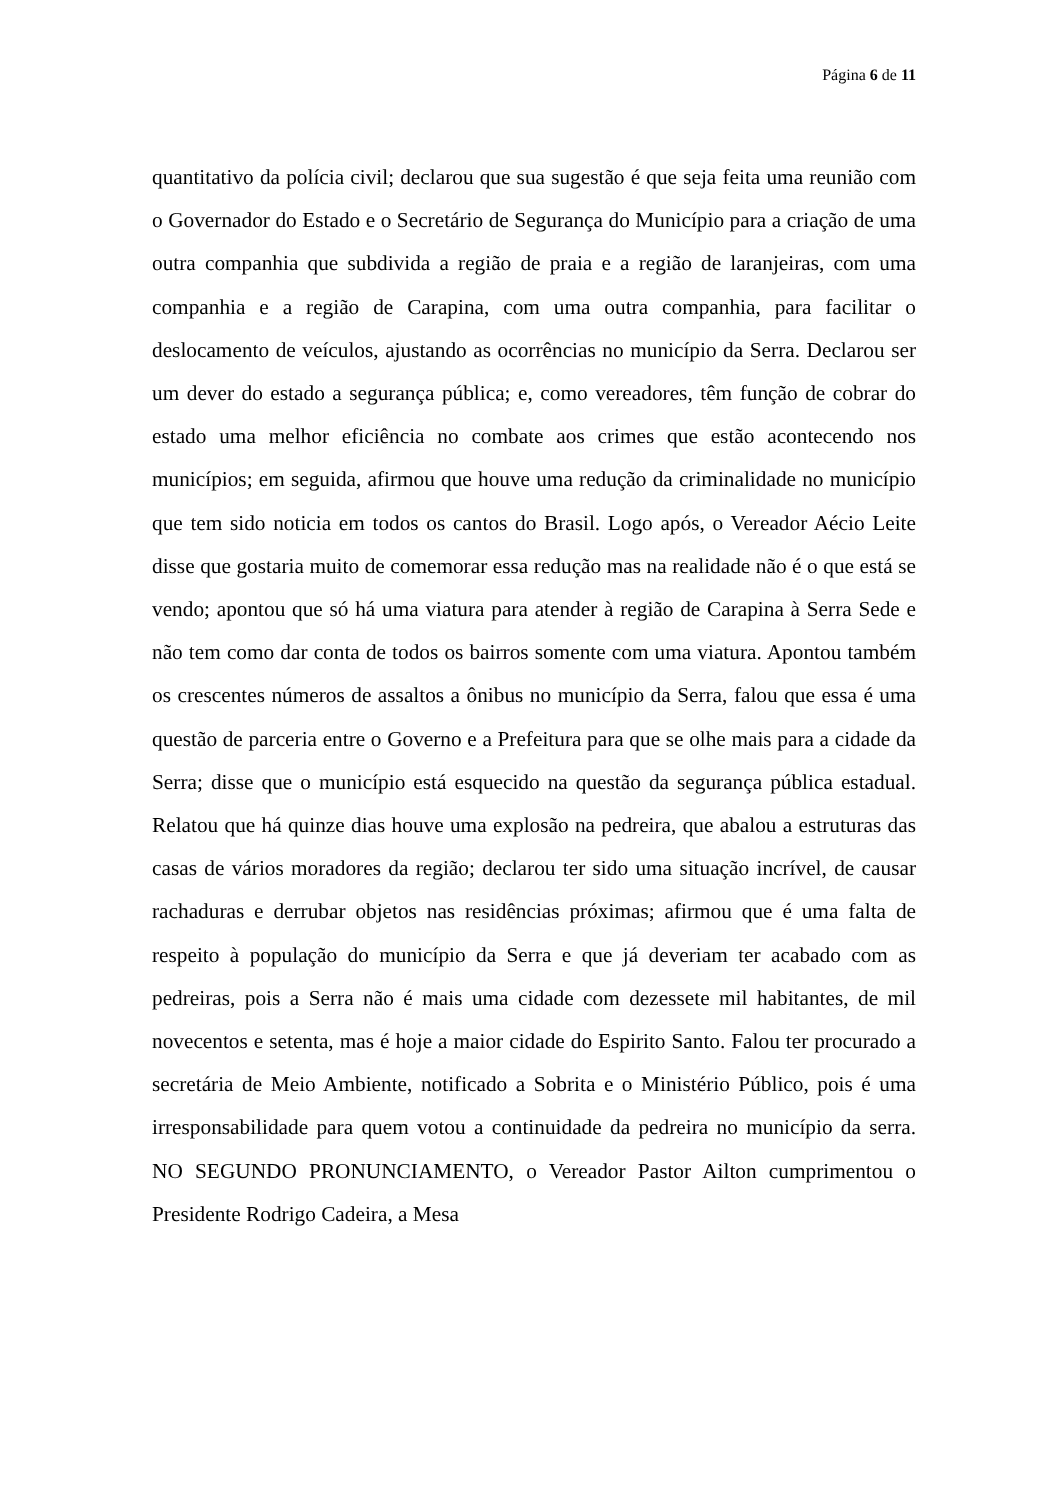Página 6 de 11
quantitativo da polícia civil; declarou que sua sugestão é que seja feita uma reunião com o Governador do Estado e o Secretário de Segurança do Município para a criação de uma outra companhia que subdivida a região de praia e a região de laranjeiras, com uma companhia e a região de Carapina, com uma outra companhia, para facilitar o deslocamento de veículos, ajustando as ocorrências no município da Serra. Declarou ser um dever do estado a segurança pública; e, como vereadores, têm função de cobrar do estado uma melhor eficiência no combate aos crimes que estão acontecendo nos municípios; em seguida, afirmou que houve uma redução da criminalidade no município que tem sido noticia em todos os cantos do Brasil. Logo após, o Vereador Aécio Leite disse que gostaria muito de comemorar essa redução mas na realidade não é o que está se vendo; apontou que só há uma viatura para atender à região de Carapina à Serra Sede e não tem como dar conta de todos os bairros somente com uma viatura. Apontou também os crescentes números de assaltos a ônibus no município da Serra, falou que essa é uma questão de parceria entre o Governo e a Prefeitura para que se olhe mais para a cidade da Serra; disse que o município está esquecido na questão da segurança pública estadual. Relatou que há quinze dias houve uma explosão na pedreira, que abalou a estruturas das casas de vários moradores da região; declarou ter sido uma situação incrível, de causar rachaduras e derrubar objetos nas residências próximas; afirmou que é uma falta de respeito à população do município da Serra e que já deveriam ter acabado com as pedreiras, pois a Serra não é mais uma cidade com dezessete mil habitantes, de mil novecentos e setenta, mas é hoje a maior cidade do Espirito Santo. Falou ter procurado a secretária de Meio Ambiente, notificado a Sobrita e o Ministério Público, pois é uma irresponsabilidade para quem votou a continuidade da pedreira no município da serra. NO SEGUNDO PRONUNCIAMENTO, o Vereador Pastor Ailton cumprimentou o Presidente Rodrigo Cadeira, a Mesa